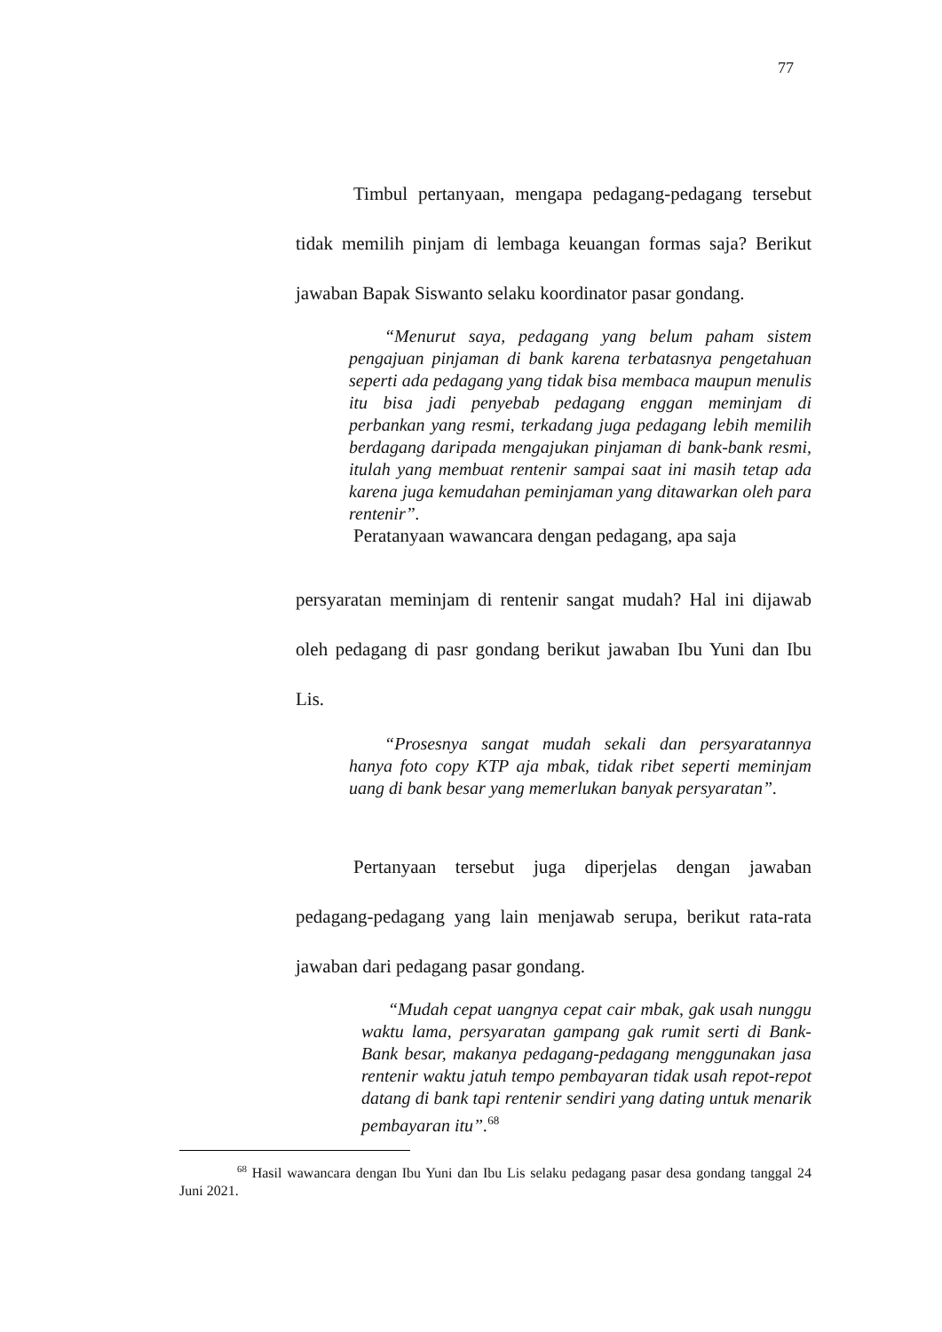77
Timbul pertanyaan, mengapa pedagang-pedagang tersebut tidak memilih pinjam di lembaga keuangan formas saja? Berikut jawaban Bapak Siswanto selaku koordinator pasar gondang.
“Menurut saya, pedagang yang belum paham sistem pengajuan pinjaman di bank karena terbatasnya pengetahuan seperti ada pedagang yang tidak bisa membaca maupun menulis itu bisa jadi penyebab pedagang enggan meminjam di perbankan yang resmi, terkadang juga pedagang lebih memilih berdagang daripada mengajukan pinjaman di bank-bank resmi, itulah yang membuat rentenir sampai saat ini masih tetap ada karena juga kemudahan peminjaman yang ditawarkan oleh para rentenir”.
Peratanyaan wawancara dengan pedagang, apa saja
persyaratan meminjam di rentenir sangat mudah? Hal ini dijawab oleh pedagang di pasr gondang berikut jawaban Ibu Yuni dan Ibu Lis.
“Prosesnya sangat mudah sekali dan persyaratannya hanya foto copy KTP aja mbak, tidak ribet seperti meminjam uang di bank besar yang memerlukan banyak persyaratan”.
Pertanyaan tersebut juga diperjelas dengan jawaban pedagang-pedagang yang lain menjawab serupa, berikut rata-rata jawaban dari pedagang pasar gondang.
“Mudah cepat uangnya cepat cair mbak, gak usah nunggu waktu lama, persyaratan gampang gak rumit serti di Bank-Bank besar, makanya pedagang-pedagang menggunakan jasa rentenir waktu jatuh tempo pembayaran tidak usah repot-repot datang di bank tapi rentenir sendiri yang dating untuk menarik pembayaran itu”.<sup>68</sup>
<sup>68</sup> Hasil wawancara dengan Ibu Yuni dan Ibu Lis selaku pedagang pasar desa gondang tanggal 24 Juni 2021.